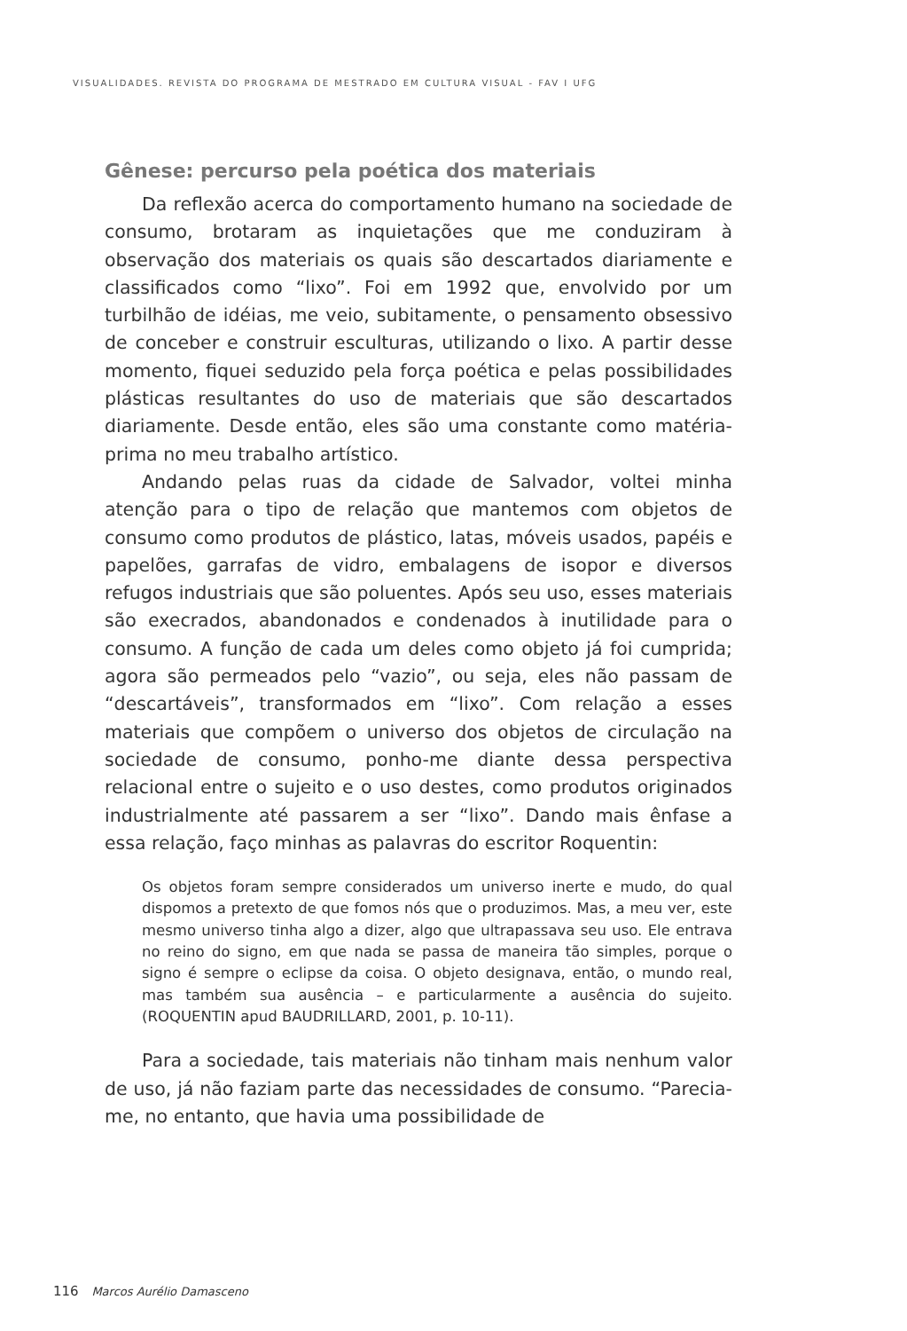VISUALIDADES. REVISTA DO PROGRAMA DE MESTRADO EM CULTURA VISUAL - FAV I UFG
Gênese: percurso pela poética dos materiais
Da reflexão acerca do comportamento humano na sociedade de consumo, brotaram as inquietações que me conduziram à observação dos materiais os quais são descartados diariamente e classificados como “lixo”. Foi em 1992 que, envolvido por um turbilhão de idéias, me veio, subitamente, o pensamento obsessivo de conceber e construir esculturas, utilizando o lixo. A partir desse momento, fiquei seduzido pela força poética e pelas possibilidades plásticas resultantes do uso de materiais que são descartados diariamente. Desde então, eles são uma constante como matéria-prima no meu trabalho artístico.
Andando pelas ruas da cidade de Salvador, voltei minha atenção para o tipo de relação que mantemos com objetos de consumo como produtos de plástico, latas, móveis usados, papéis e papelões, garrafas de vidro, embalagens de isopor e diversos refugos industriais que são poluentes. Após seu uso, esses materiais são execrados, abandonados e condenados à inutilidade para o consumo. A função de cada um deles como objeto já foi cumprida; agora são permeados pelo “vazio”, ou seja, eles não passam de “descartáveis”, transformados em “lixo”. Com relação a esses materiais que compõem o universo dos objetos de circulação na sociedade de consumo, ponho-me diante dessa perspectiva relacional entre o sujeito e o uso destes, como produtos originados industrialmente até passarem a ser “lixo”. Dando mais ênfase a essa relação, faço minhas as palavras do escritor Roquentin:
Os objetos foram sempre considerados um universo inerte e mudo, do qual dispomos a pretexto de que fomos nós que o produzimos. Mas, a meu ver, este mesmo universo tinha algo a dizer, algo que ultrapassava seu uso. Ele entrava no reino do signo, em que nada se passa de maneira tão simples, porque o signo é sempre o eclipse da coisa. O objeto designava, então, o mundo real, mas também sua ausência – e particularmente a ausência do sujeito. (ROQUENTIN apud BAUDRILLARD, 2001, p. 10-11).
Para a sociedade, tais materiais não tinham mais nenhum valor de uso, já não faziam parte das necessidades de consumo. “Parecia-me, no entanto, que havia uma possibilidade de
116 Marcos Aurélio Damasceno